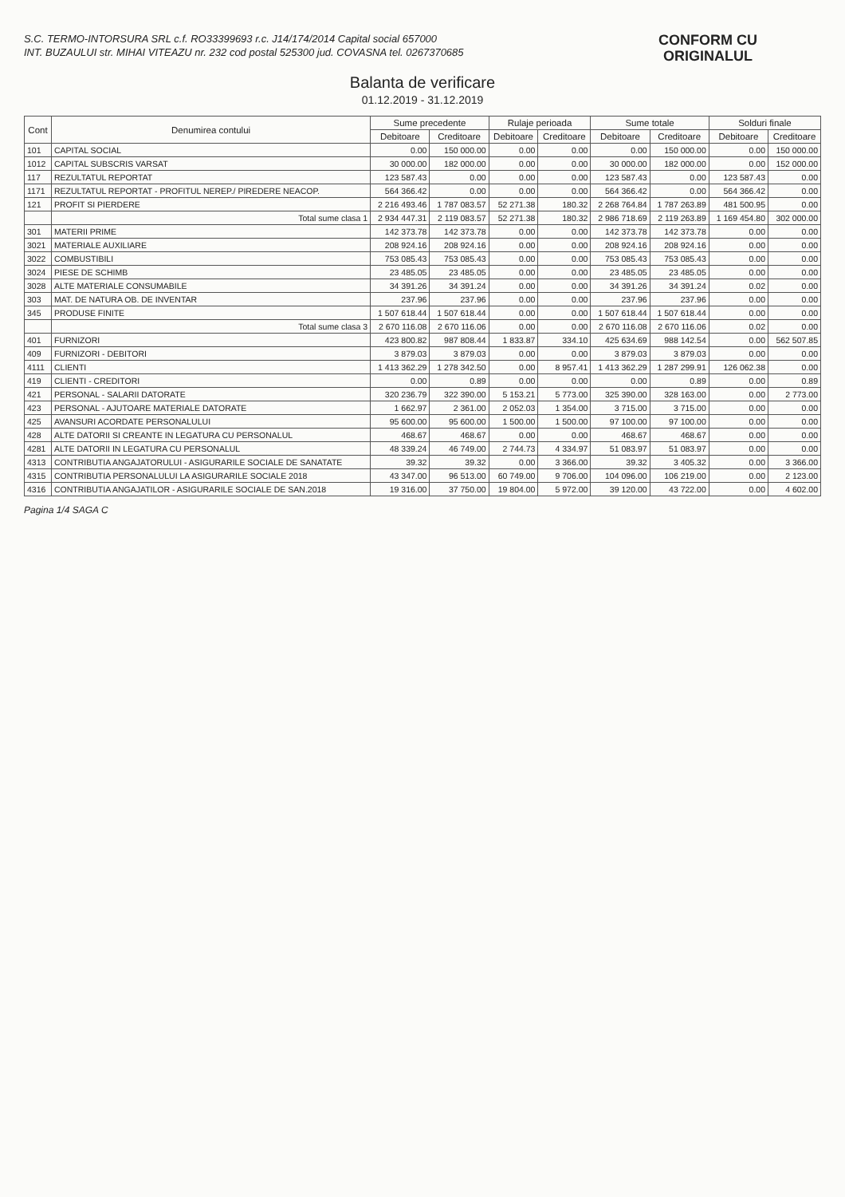S.C. TERMO-INTORSURA SRL c.f. RO33399693 r.c. J14/174/2014 Capital social 657000
INT. BUZAULUI str. MIHAI VITEAZU nr. 232 cod postal 525300 jud. COVASNA tel. 0267370685
CONFORM CU
ORIGINALUL
Balanta de verificare
01.12.2019 - 31.12.2019
| Cont | Denumirea contului | Sume precedente | | Rulaje perioada | | Sume totale | | Solduri finale | |
| --- | --- | --- | --- | --- | --- | --- | --- | --- | --- |
| | | Debitoare | Creditoare | Debitoare | Creditoare | Debitoare | Creditoare | Debitoare | Creditoare |
| 101 | CAPITAL SOCIAL | 0.00 | 150 000.00 | 0.00 | 0.00 | 0.00 | 150 000.00 | 0.00 | 150 000.00 |
| 1012 | CAPITAL SUBSCRIS VARSAT | 30 000.00 | 182 000.00 | 0.00 | 0.00 | 30 000.00 | 182 000.00 | 0.00 | 152 000.00 |
| 117 | REZULTATUL REPORTAT | 123 587.43 | 0.00 | 0.00 | 0.00 | 123 587.43 | 0.00 | 123 587.43 | 0.00 |
| 1171 | REZULTATUL REPORTAT - PROFITUL NEREP./ PIREDERE NEACOP. | 564 366.42 | 0.00 | 0.00 | 0.00 | 564 366.42 | 0.00 | 564 366.42 | 0.00 |
| 121 | PROFIT SI PIERDERE | 2 216 493.46 | 1 787 083.57 | 52 271.38 | 180.32 | 2 268 764.84 | 1 787 263.89 | 481 500.95 | 0.00 |
| | Total sume clasa 1 | 2 934 447.31 | 2 119 083.57 | 52 271.38 | 180.32 | 2 986 718.69 | 2 119 263.89 | 1 169 454.80 | 302 000.00 |
| 301 | MATERII PRIME | 142 373.78 | 142 373.78 | 0.00 | 0.00 | 142 373.78 | 142 373.78 | 0.00 | 0.00 |
| 3021 | MATERIALE AUXILIARE | 208 924.16 | 208 924.16 | 0.00 | 0.00 | 208 924.16 | 208 924.16 | 0.00 | 0.00 |
| 3022 | COMBUSTIBILI | 753 085.43 | 753 085.43 | 0.00 | 0.00 | 753 085.43 | 753 085.43 | 0.00 | 0.00 |
| 3024 | PIESE DE SCHIMB | 23 485.05 | 23 485.05 | 0.00 | 0.00 | 23 485.05 | 23 485.05 | 0.00 | 0.00 |
| 3028 | ALTE MATERIALE CONSUMABILE | 34 391.26 | 34 391.24 | 0.00 | 0.00 | 34 391.26 | 34 391.24 | 0.02 | 0.00 |
| 303 | MAT. DE NATURA OB. DE INVENTAR | 237.96 | 237.96 | 0.00 | 0.00 | 237.96 | 237.96 | 0.00 | 0.00 |
| 345 | PRODUSE FINITE | 1 507 618.44 | 1 507 618.44 | 0.00 | 0.00 | 1 507 618.44 | 1 507 618.44 | 0.00 | 0.00 |
| | Total sume clasa 3 | 2 670 116.08 | 2 670 116.06 | 0.00 | 0.00 | 2 670 116.08 | 2 670 116.06 | 0.02 | 0.00 |
| 401 | FURNIZORI | 423 800.82 | 987 808.44 | 1 833.87 | 334.10 | 425 634.69 | 988 142.54 | 0.00 | 562 507.85 |
| 409 | FURNIZORI - DEBITORI | 3 879.03 | 3 879.03 | 0.00 | 0.00 | 3 879.03 | 3 879.03 | 0.00 | 0.00 |
| 4111 | CLIENTI | 1 413 362.29 | 1 278 342.50 | 0.00 | 8 957.41 | 1 413 362.29 | 1 287 299.91 | 126 062.38 | 0.00 |
| 419 | CLIENTI - CREDITORI | 0.00 | 0.89 | 0.00 | 0.00 | 0.00 | 0.89 | 0.00 | 0.89 |
| 421 | PERSONAL - SALARII DATORATE | 320 236.79 | 322 390.00 | 5 153.21 | 5 773.00 | 325 390.00 | 328 163.00 | 0.00 | 2 773.00 |
| 423 | PERSONAL - AJUTOARE MATERIALE DATORATE | 1 662.97 | 2 361.00 | 2 052.03 | 1 354.00 | 3 715.00 | 3 715.00 | 0.00 | 0.00 |
| 425 | AVANSURI ACORDATE PERSONALULUI | 95 600.00 | 95 600.00 | 1 500.00 | 1 500.00 | 97 100.00 | 97 100.00 | 0.00 | 0.00 |
| 428 | ALTE DATORII SI CREANTE IN LEGATURA CU PERSONALUL | 468.67 | 468.67 | 0.00 | 0.00 | 468.67 | 468.67 | 0.00 | 0.00 |
| 4281 | ALTE DATORII IN LEGATURA CU PERSONALUL | 48 339.24 | 46 749.00 | 2 744.73 | 4 334.97 | 51 083.97 | 51 083.97 | 0.00 | 0.00 |
| 4313 | CONTRIBUTIA ANGAJATORULUI - ASIGURARILE SOCIALE DE SANATATE | 39.32 | 39.32 | 0.00 | 3 366.00 | 39.32 | 3 405.32 | 0.00 | 3 366.00 |
| 4315 | CONTRIBUTIA PERSONALULUI LA ASIGURARILE SOCIALE 2018 | 43 347.00 | 96 513.00 | 60 749.00 | 9 706.00 | 104 096.00 | 106 219.00 | 0.00 | 2 123.00 |
| 4316 | CONTRIBUTIA ANGAJATILOR - ASIGURARILE SOCIALE DE SAN.2018 | 19 316.00 | 37 750.00 | 19 804.00 | 5 972.00 | 39 120.00 | 43 722.00 | 0.00 | 4 602.00 |
Pagina 1/4 SAGA C